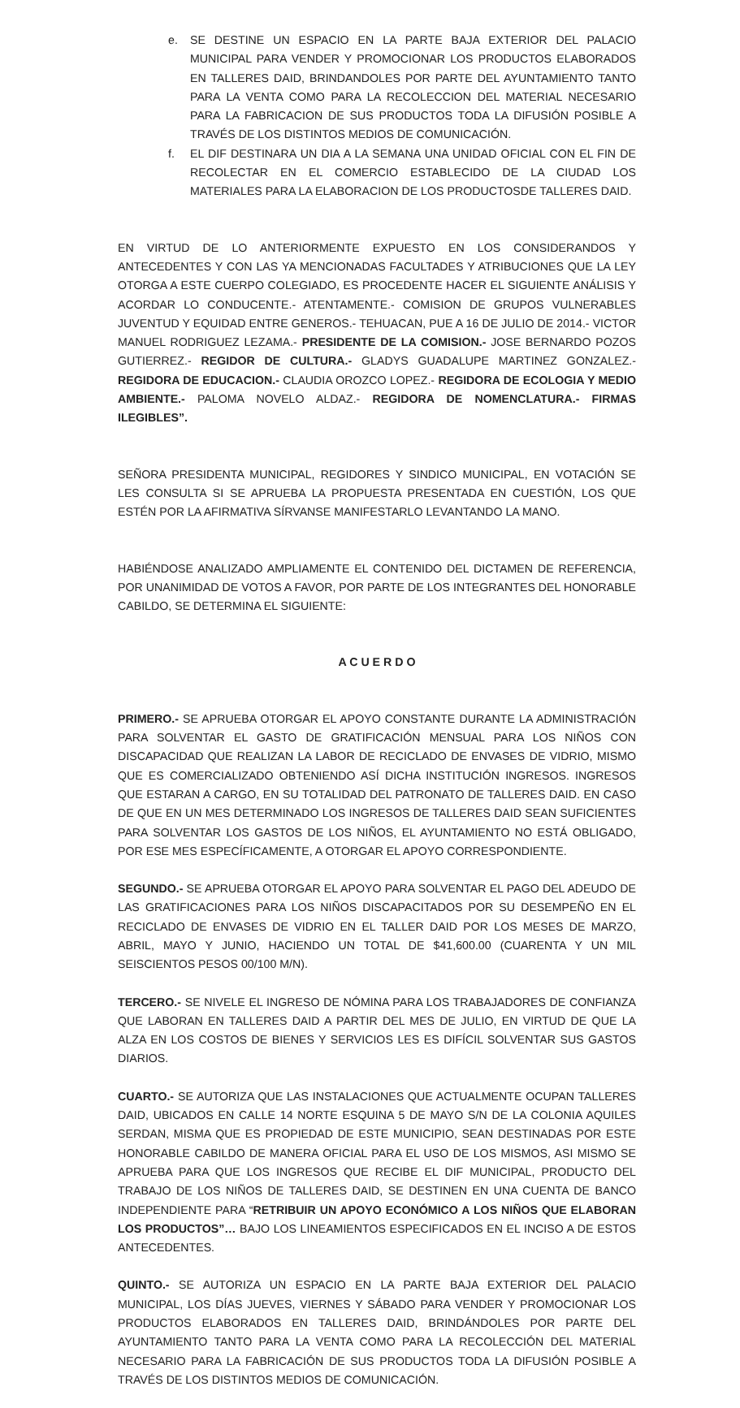e. SE DESTINE UN ESPACIO EN LA PARTE BAJA EXTERIOR DEL PALACIO MUNICIPAL PARA VENDER Y PROMOCIONAR LOS PRODUCTOS ELABORADOS EN TALLERES DAID, BRINDANDOLES POR PARTE DEL AYUNTAMIENTO TANTO PARA LA VENTA COMO PARA LA RECOLECCION DEL MATERIAL NECESARIO PARA LA FABRICACION DE SUS PRODUCTOS TODA LA DIFUSIÓN POSIBLE A TRAVÉS DE LOS DISTINTOS MEDIOS DE COMUNICACIÓN.
f. EL DIF DESTINARA UN DIA A LA SEMANA UNA UNIDAD OFICIAL CON EL FIN DE RECOLECTAR EN EL COMERCIO ESTABLECIDO DE LA CIUDAD LOS MATERIALES PARA LA ELABORACION DE LOS PRODUCTOSDE TALLERES DAID.
EN VIRTUD DE LO ANTERIORMENTE EXPUESTO EN LOS CONSIDERANDOS Y ANTECEDENTES Y CON LAS YA MENCIONADAS FACULTADES Y ATRIBUCIONES QUE LA LEY OTORGA A ESTE CUERPO COLEGIADO, ES PROCEDENTE HACER EL SIGUIENTE ANÁLISIS Y ACORDAR LO CONDUCENTE.- ATENTAMENTE.- COMISION DE GRUPOS VULNERABLES JUVENTUD Y EQUIDAD ENTRE GENEROS.- TEHUACAN, PUE A 16 DE JULIO DE 2014.- VICTOR MANUEL RODRIGUEZ LEZAMA.- PRESIDENTE DE LA COMISION.- JOSE BERNARDO POZOS GUTIERREZ.- REGIDOR DE CULTURA.- GLADYS GUADALUPE MARTINEZ GONZALEZ.- REGIDORA DE EDUCACION.- CLAUDIA OROZCO LOPEZ.- REGIDORA DE ECOLOGIA Y MEDIO AMBIENTE.- PALOMA NOVELO ALDAZ.- REGIDORA DE NOMENCLATURA.- FIRMAS ILEGIBLES”.
SEÑORA PRESIDENTA MUNICIPAL, REGIDORES Y SINDICO MUNICIPAL, EN VOTACIÓN SE LES CONSULTA SI SE APRUEBA LA PROPUESTA PRESENTADA EN CUESTIÓN, LOS QUE ESTÉN POR LA AFIRMATIVA SÍRVANSE MANIFESTARLO LEVANTANDO LA MANO.
HABIÉNDOSE ANALIZADO AMPLIAMENTE EL CONTENIDO DEL DICTAMEN DE REFERENCIA, POR UNANIMIDAD DE VOTOS A FAVOR, POR PARTE DE LOS INTEGRANTES DEL HONORABLE CABILDO, SE DETERMINA EL SIGUIENTE:
A C U E R D O
PRIMERO.- SE APRUEBA OTORGAR EL APOYO CONSTANTE DURANTE LA ADMINISTRACIÓN PARA SOLVENTAR EL GASTO DE GRATIFICACIÓN MENSUAL PARA LOS NIÑOS CON DISCAPACIDAD QUE REALIZAN LA LABOR DE RECICLADO DE ENVASES DE VIDRIO, MISMO QUE ES COMERCIALIZADO OBTENIENDO ASÍ DICHA INSTITUCIÓN INGRESOS. INGRESOS QUE ESTARAN A CARGO, EN SU TOTALIDAD DEL PATRONATO DE TALLERES DAID. EN CASO DE QUE EN UN MES DETERMINADO LOS INGRESOS DE TALLERES DAID SEAN SUFICIENTES PARA SOLVENTAR LOS GASTOS DE LOS NIÑOS, EL AYUNTAMIENTO NO ESTÁ OBLIGADO, POR ESE MES ESPECÍFICAMENTE, A OTORGAR EL APOYO CORRESPONDIENTE.
SEGUNDO.- SE APRUEBA OTORGAR EL APOYO PARA SOLVENTAR EL PAGO DEL ADEUDO DE LAS GRATIFICACIONES PARA LOS NIÑOS DISCAPACITADOS POR SU DESEMPEÑO EN EL RECICLADO DE ENVASES DE VIDRIO EN EL TALLER DAID POR LOS MESES DE MARZO, ABRIL, MAYO Y JUNIO, HACIENDO UN TOTAL DE $41,600.00 (CUARENTA Y UN MIL SEISCIENTOS PESOS 00/100 M/N).
TERCERO.- SE NIVELE EL INGRESO DE NÓMINA PARA LOS TRABAJADORES DE CONFIANZA QUE LABORAN EN TALLERES DAID A PARTIR DEL MES DE JULIO, EN VIRTUD DE QUE LA ALZA EN LOS COSTOS DE BIENES Y SERVICIOS LES ES DIFÍCIL SOLVENTAR SUS GASTOS DIARIOS.
CUARTO.- SE AUTORIZA QUE LAS INSTALACIONES QUE ACTUALMENTE OCUPAN TALLERES DAID, UBICADOS EN CALLE 14 NORTE ESQUINA 5 DE MAYO S/N DE LA COLONIA AQUILES SERDAN, MISMA QUE ES PROPIEDAD DE ESTE MUNICIPIO, SEAN DESTINADAS POR ESTE HONORABLE CABILDO DE MANERA OFICIAL PARA EL USO DE LOS MISMOS, ASI MISMO SE APRUEBA PARA QUE LOS INGRESOS QUE RECIBE EL DIF MUNICIPAL, PRODUCTO DEL TRABAJO DE LOS NIÑOS DE TALLERES DAID, SE DESTINEN EN UNA CUENTA DE BANCO INDEPENDIENTE PARA “RETRIBUIR UN APOYO ECONÓMICO A LOS NIÑOS QUE ELABORAN LOS PRODUCTOS”… BAJO LOS LINEAMIENTOS ESPECIFICADOS EN EL INCISO A DE ESTOS ANTECEDENTES.
QUINTO.- SE AUTORIZA UN ESPACIO EN LA PARTE BAJA EXTERIOR DEL PALACIO MUNICIPAL, LOS DÍAS JUEVES, VIERNES Y SÁBADO PARA VENDER Y PROMOCIONAR LOS PRODUCTOS ELABORADOS EN TALLERES DAID, BRINDÁNDOLES POR PARTE DEL AYUNTAMIENTO TANTO PARA LA VENTA COMO PARA LA RECOLECCIÓN DEL MATERIAL NECESARIO PARA LA FABRICACIÓN DE SUS PRODUCTOS TODA LA DIFUSIÓN POSIBLE A TRAVÉS DE LOS DISTINTOS MEDIOS DE COMUNICACIÓN.